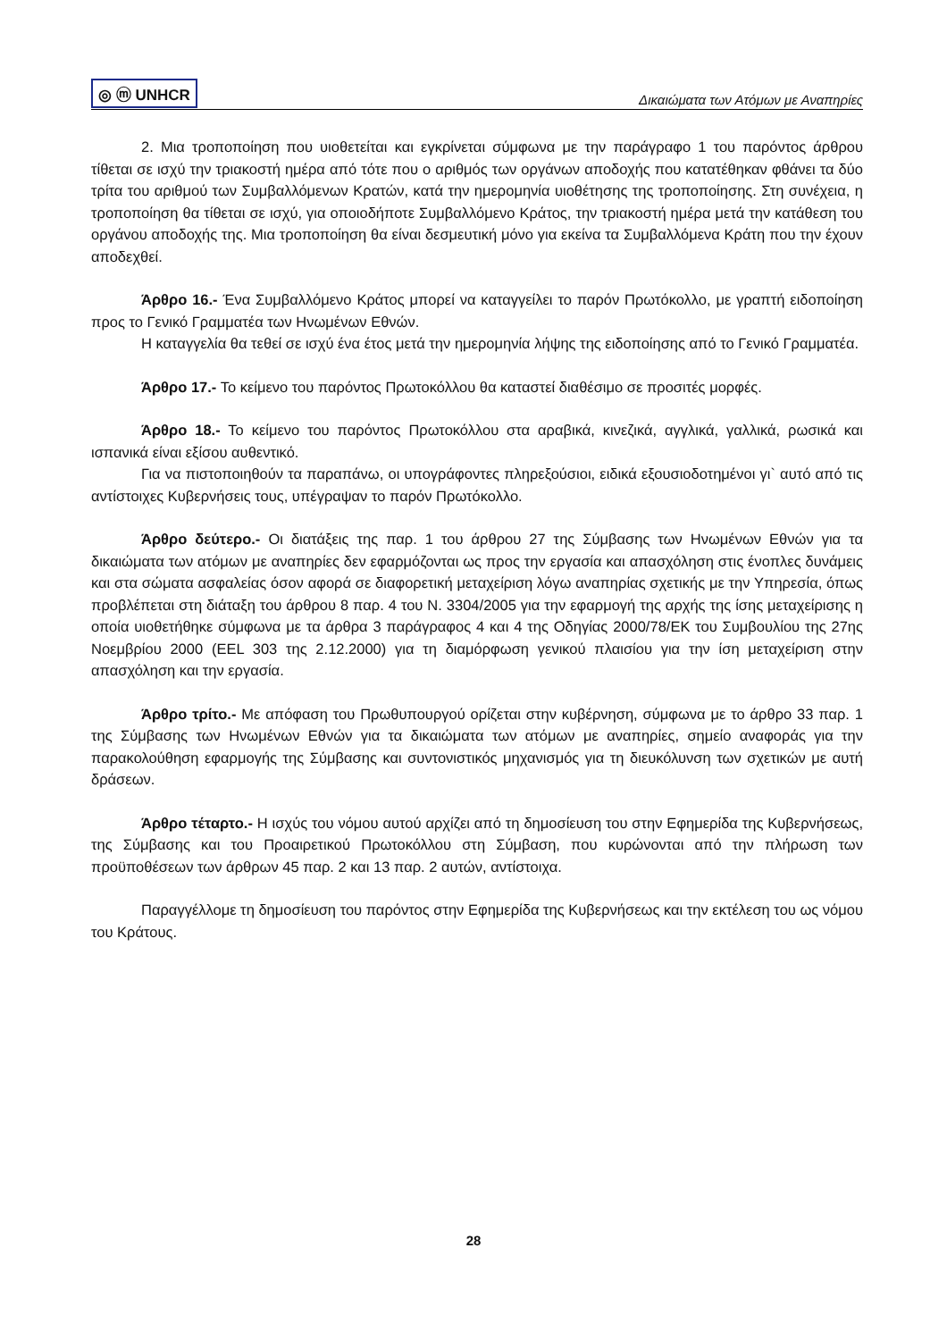◎ ⓜ UNHCR Δικαιώματα των Ατόμων με Αναπηρίες
2. Μια τροποποίηση που υιοθετείται και εγκρίνεται σύμφωνα με την παράγραφο 1 του παρόντος άρθρου τίθεται σε ισχύ την τριακοστή ημέρα από τότε που ο αριθμός των οργάνων αποδοχής που κατατέθηκαν φθάνει τα δύο τρίτα του αριθμού των Συμβαλλόμενων Κρατών, κατά την ημερομηνία υιοθέτησης της τροποποίησης. Στη συνέχεια, η τροποποίηση θα τίθεται σε ισχύ, για οποιοδήποτε Συμβαλλόμενο Κράτος, την τριακοστή ημέρα μετά την κατάθεση του οργάνου αποδοχής της. Μια τροποποίηση θα είναι δεσμευτική μόνο για εκείνα τα Συμβαλλόμενα Κράτη που την έχουν αποδεχθεί.
Άρθρο 16.- Ένα Συμβαλλόμενο Κράτος μπορεί να καταγγείλει το παρόν Πρωτόκολλο, με γραπτή ειδοποίηση προς το Γενικό Γραμματέα των Ηνωμένων Εθνών.
Η καταγγελία θα τεθεί σε ισχύ ένα έτος μετά την ημερομηνία λήψης της ειδοποίησης από το Γενικό Γραμματέα.
Άρθρο 17.- Το κείμενο του παρόντος Πρωτοκόλλου θα καταστεί διαθέσιμο σε προσιτές μορφές.
Άρθρο 18.- Το κείμενο του παρόντος Πρωτοκόλλου στα αραβικά, κινεζικά, αγγλικά, γαλλικά, ρωσικά και ισπανικά είναι εξίσου αυθεντικό.
Για να πιστοποιηθούν τα παραπάνω, οι υπογράφοντες πληρεξούσιοι, ειδικά εξουσιοδοτημένοι γι` αυτό από τις αντίστοιχες Κυβερνήσεις τους, υπέγραψαν το παρόν Πρωτόκολλο.
Άρθρο δεύτερο.- Οι διατάξεις της παρ. 1 του άρθρου 27 της Σύμβασης των Ηνωμένων Εθνών για τα δικαιώματα των ατόμων με αναπηρίες δεν εφαρμόζονται ως προς την εργασία και απασχόληση στις ένοπλες δυνάμεις και στα σώματα ασφαλείας όσον αφορά σε διαφορετική μεταχείριση λόγω αναπηρίας σχετικής με την Υπηρεσία, όπως προβλέπεται στη διάταξη του άρθρου 8 παρ. 4 του Ν. 3304/2005 για την εφαρμογή της αρχής της ίσης μεταχείρισης η οποία υιοθετήθηκε σύμφωνα με τα άρθρα 3 παράγραφος 4 και 4 της Οδηγίας 2000/78/ΕΚ του Συμβουλίου της 27ης Νοεμβρίου 2000 (EEL 303 της 2.12.2000) για τη διαμόρφωση γενικού πλαισίου για την ίση μεταχείριση στην απασχόληση και την εργασία.
Άρθρο τρίτο.- Με απόφαση του Πρωθυπουργού ορίζεται στην κυβέρνηση, σύμφωνα με το άρθρο 33 παρ. 1 της Σύμβασης των Ηνωμένων Εθνών για τα δικαιώματα των ατόμων με αναπηρίες, σημείο αναφοράς για την παρακολούθηση εφαρμογής της Σύμβασης και συντονιστικός μηχανισμός για τη διευκόλυνση των σχετικών με αυτή δράσεων.
Άρθρο τέταρτο.- Η ισχύς του νόμου αυτού αρχίζει από τη δημοσίευση του στην Εφημερίδα της Κυβερνήσεως, της Σύμβασης και του Προαιρετικού Πρωτοκόλλου στη Σύμβαση, που κυρώνονται από την πλήρωση των προϋποθέσεων των άρθρων 45 παρ. 2 και 13 παρ. 2 αυτών, αντίστοιχα.
Παραγγέλλομε τη δημοσίευση του παρόντος στην Εφημερίδα της Κυβερνήσεως και την εκτέλεση του ως νόμου του Κράτους.
28